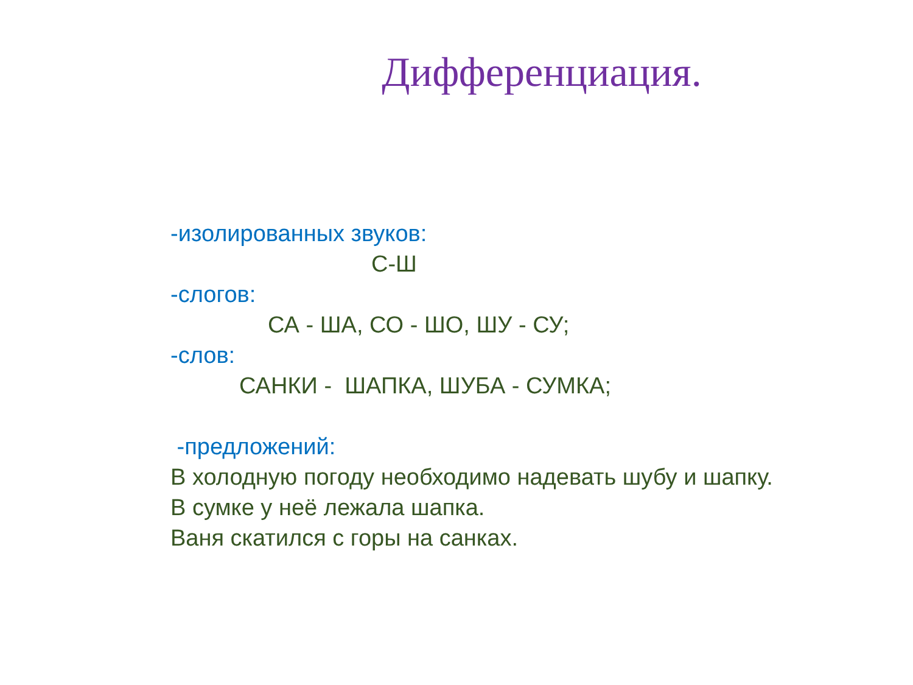Дифференциация.
-изолированных звуков:
С-Ш
-слогов:
СА - ША, СО - ШО, ШУ - СУ;
-слов:
САНКИ - ШАПКА, ШУБА - СУМКА;
-предложений:
В холодную погоду необходимо надевать шубу и шапку.
В сумке у неё лежала шапка.
Ваня скатился с горы на санках.